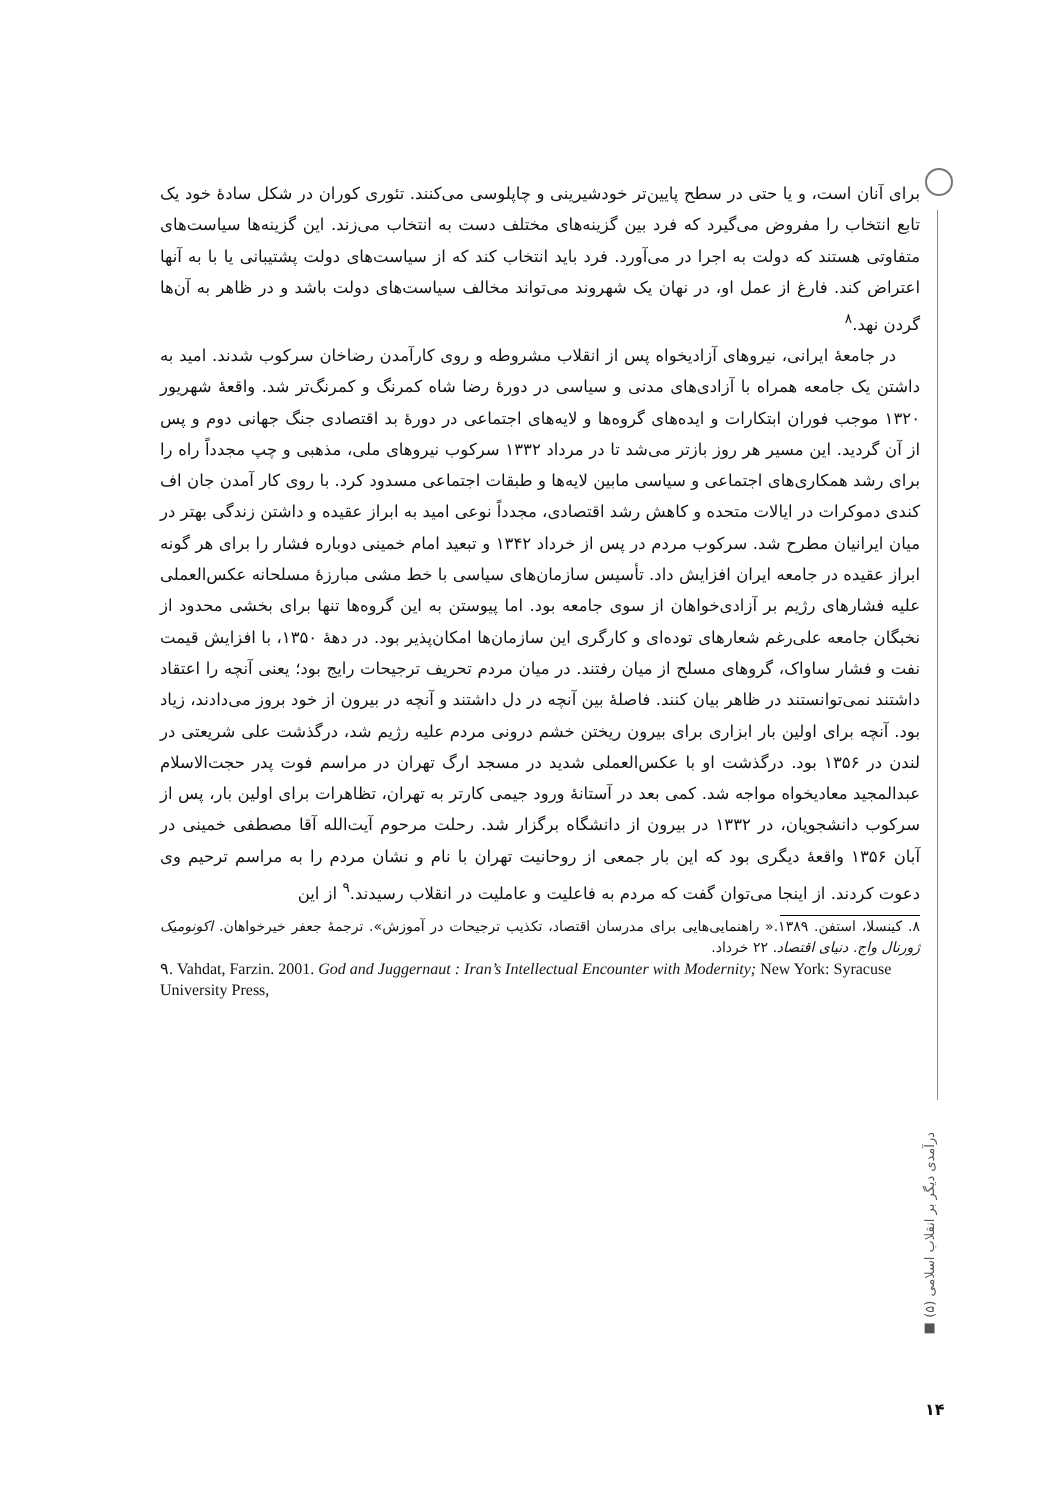برای آنان است، و یا حتی در سطح پایین‌تر خودشیرینی و چاپلوسی می‌کنند. تئوری کوران در شکل سادهٔ خود یک تابع انتخاب را مفروض می‌گیرد که فرد بین گزینه‌های مختلف دست به انتخاب می‌زند. این گزینه‌ها سیاست‌های متفاوتی هستند که دولت به اجرا در می‌آورد. فرد باید انتخاب کند که از سیاست‌های دولت پشتیبانی یا با به آنها اعتراض کند. فارغ از عمل او، در نهان یک شهروند می‌تواند مخالف سیاست‌های دولت باشد و در ظاهر به آن‌ها گردن نهد.<sup>۸</sup>
در جامعهٔ ایرانی، نیروهای آزادیخواه پس از انقلاب مشروطه و روی کارآمدن رضاخان سرکوب شدند. امید به داشتن یک جامعه همراه با آزادی‌های مدنی و سیاسی در دورهٔ رضا شاه کمرنگ و کمرنگ‌تر شد. واقعهٔ شهریور ۱۳۲۰ موجب فوران ابتکارات و ایده‌های گروه‌ها و لایه‌های اجتماعی در دورهٔ بد اقتصادی جنگ جهانی دوم و پس از آن گردید. این مسیر هر روز بازتر می‌شد تا در مرداد ۱۳۳۲ سرکوب نیروهای ملی، مذهبی و چپ مجدداً راه را برای رشد همکاری‌های اجتماعی و سیاسی مابین لایه‌ها و طبقات اجتماعی مسدود کرد. با روی کار آمدن جان اف کندی دموکرات در ایالات متحده و کاهش رشد اقتصادی، مجدداً نوعی امید به ابراز عقیده و داشتن زندگی بهتر در میان ایرانیان مطرح شد. سرکوب مردم در پس از خرداد ۱۳۴۲ و تبعید امام خمینی دوباره فشار را برای هر گونه ابراز عقیده در جامعه ایران افزایش داد. تأسیس سازمان‌های سیاسی با خط مشی مبارزهٔ مسلحانه عکس‌العملی علیه فشارهای رژیم بر آزادی‌خواهان از سوی جامعه بود. اما پیوستن به این گروه‌ها تنها برای بخشی محدود از نخبگان جامعه علی‌رغم شعارهای توده‌ای و کارگری این سازمان‌ها امکان‌پذیر بود. در دههٔ ۱۳۵۰، با افزایش قیمت نفت و فشار ساواک، گروهای مسلح از میان رفتند. در میان مردم تحریف ترجیحات رایج بود؛ یعنی آنچه را اعتقاد داشتند نمی‌توانستند در ظاهر بیان کنند. فاصلهٔ بین آنچه در دل داشتند و آنچه در بیرون از خود بروز می‌دادند، زیاد بود. آنچه برای اولین بار ابزاری برای بیرون ریختن خشم درونی مردم علیه رژیم شد، درگذشت علی شریعتی در لندن در ۱۳۵۶ بود. درگذشت او با عکس‌العملی شدید در مسجد ارگ تهران در مراسم فوت پدر حجت‌الاسلام عبدالمجید معادیخواه مواجه شد. کمی بعد در آستانهٔ ورود جیمی کارتر به تهران، تظاهرات برای اولین بار، پس از سرکوب دانشجویان، در ۱۳۳۲ در بیرون از دانشگاه برگزار شد. رحلت مرحوم آیت‌الله آقا مصطفی خمینی در آبان ۱۳۵۶ واقعهٔ دیگری بود که این بار جمعی از روحانیت تهران با نام و نشان مردم را به مراسم ترحیم وی دعوت کردند. از اینجا می‌توان گفت که مردم به فاعلیت و عاملیت در انقلاب رسیدند.<sup>۹</sup> از این
۸. کینسلا، استفن. ۱۳۸۹.« راهنمایی‌هایی برای مدرسان اقتصاد، تکذیب ترجیحات در آموزش». ترجمهٔ جعفر خیرخواهان. اکونومیک ژورنال واج. دنیای اقتصاد. ۲۲ خرداد.
۹. Vahdat, Farzin. 2001. God and Juggernaut : Iran’s Intellectual Encounter with Modernity; New York: Syracuse University Press,
درآمدی دیگر بر انقلاب اسلامی (۵) ■
۱۴